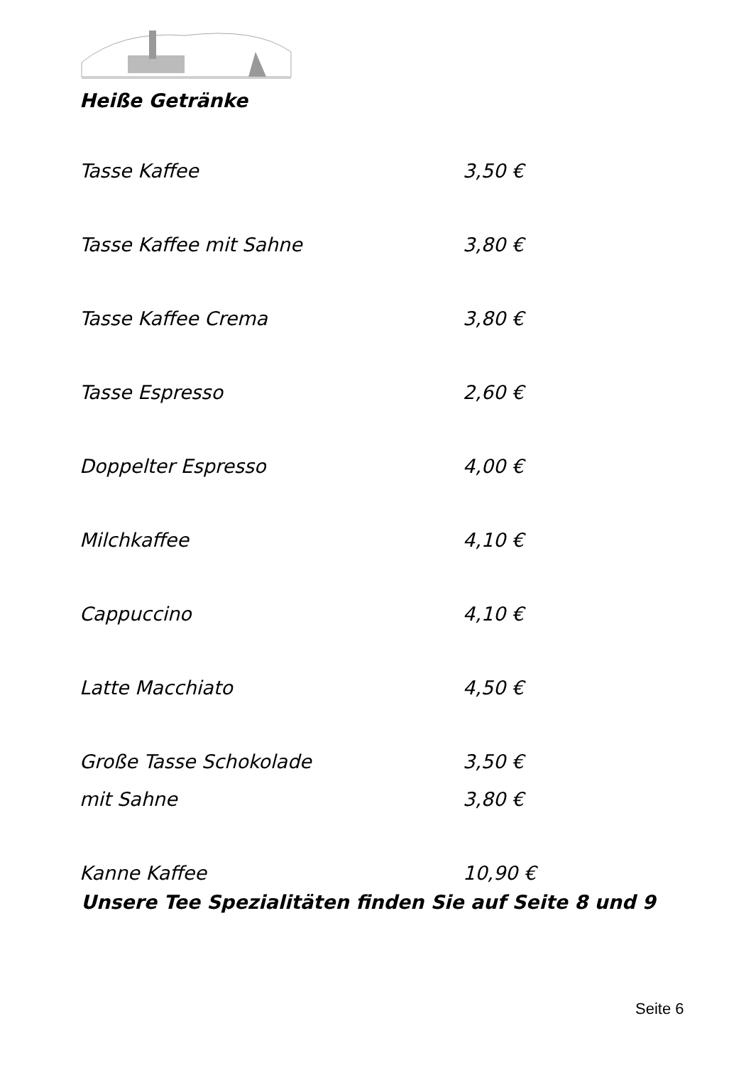Heiße Getränke
| Tasse Kaffee | 3,50 € |
| Tasse Kaffee mit Sahne | 3,80 € |
| Tasse Kaffee Crema | 3,80 € |
| Tasse Espresso | 2,60 € |
| Doppelter Espresso | 4,00 € |
| Milchkaffee | 4,10 € |
| Cappuccino | 4,10 € |
| Latte Macchiato | 4,50 € |
| Große Tasse Schokolade | 3,50 € |
| mit Sahne | 3,80 € |
| Kanne Kaffee | 10,90 € |
Unsere Tee Spezialitäten finden Sie auf Seite 8 und 9
Seite 6